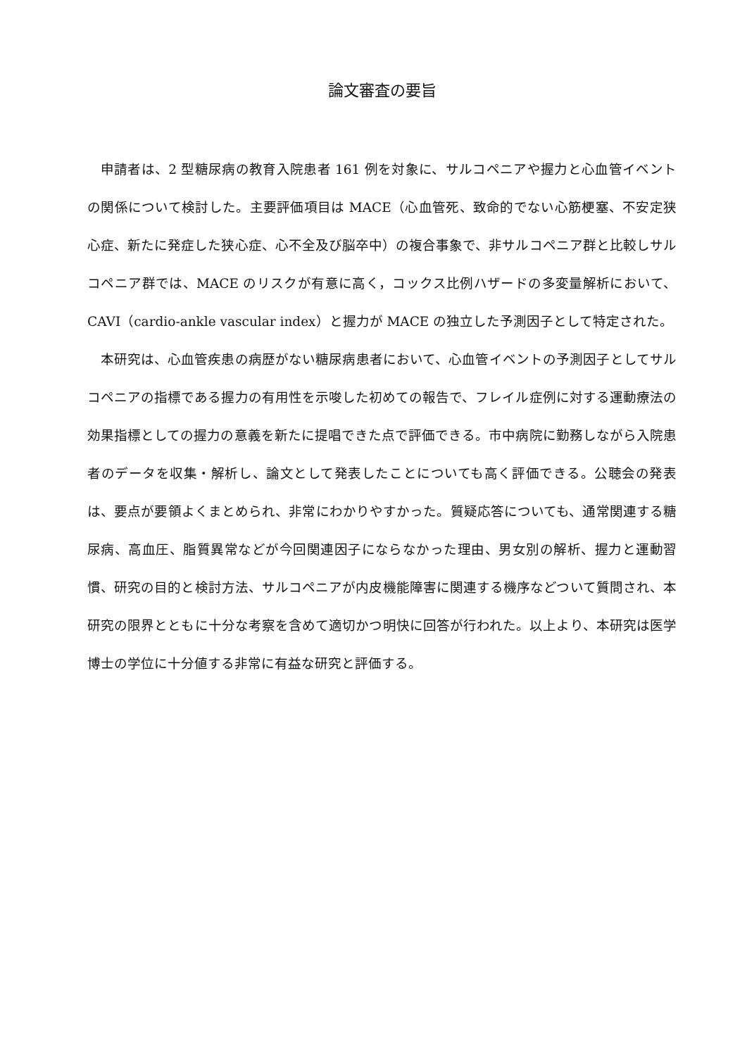論文審査の要旨
申請者は、2 型糖尿病の教育入院患者 161 例を対象に、サルコペニアや握力と心血管イベントの関係について検討した。主要評価項目は MACE（心血管死、致命的でない心筋梗塞、不安定狭心症、新たに発症した狭心症、心不全及び脳卒中）の複合事象で、非サルコペニア群と比較しサルコペニア群では、MACE のリスクが有意に高く，コックス比例ハザードの多変量解析において、CAVI（cardio-ankle vascular index）と握力が MACE の独立した予測因子として特定された。
本研究は、心血管疾患の病歴がない糖尿病患者において、心血管イベントの予測因子としてサルコペニアの指標である握力の有用性を示唆した初めての報告で、フレイル症例に対する運動療法の効果指標としての握力の意義を新たに提唱できた点で評価できる。市中病院に勤務しながら入院患者のデータを収集・解析し、論文として発表したことについても高く評価できる。公聴会の発表は、要点が要領よくまとめられ、非常にわかりやすかった。質疑応答についても、通常関連する糖尿病、高血圧、脂質異常などが今回関連因子にならなかった理由、男女別の解析、握力と運動習慣、研究の目的と検討方法、サルコペニアが内皮機能障害に関連する機序などついて質問され、本研究の限界とともに十分な考察を含めて適切かつ明快に回答が行われた。以上より、本研究は医学博士の学位に十分値する非常に有益な研究と評価する。